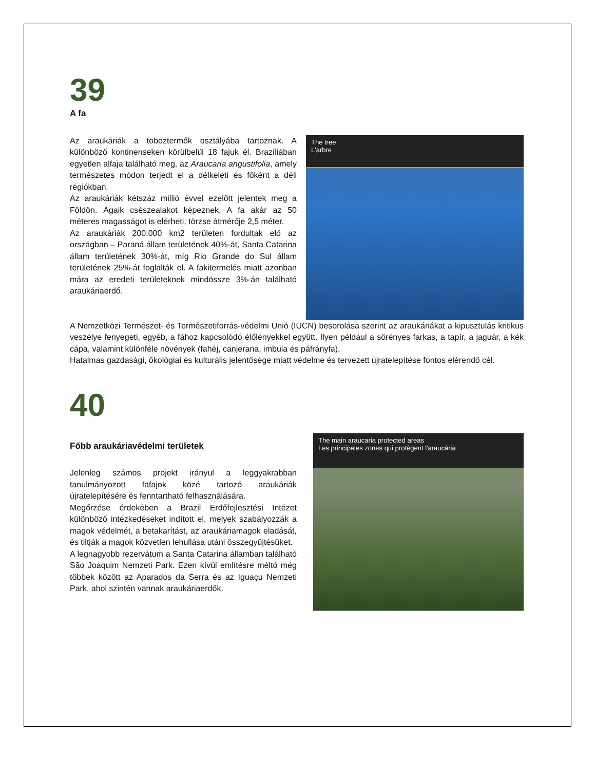39
A fa
Az araukáriák a toboztermők osztályába tartoznak. A különböző kontinenseken körülbelül 18 fajuk él. Brazíliában egyetlen alfaja található meg, az Araucaria angustifolia, amely természetes módon terjedt el a délkeleti és főként a déli régiókban.
Az araukáriák kétszáz millió évvel ezelőtt jelentek meg a Földön. Ágaik csészealakot képeznek. A fa akár az 50 méteres magasságot is elérheti, törzse átmérője 2,5 méter.
Az araukáriák 200.000 km2 területen fordultak elő az országban – Paraná állam területének 40%-át, Santa Catarina állam területének 30%-át, míg Rio Grande do Sul állam területének 25%-át foglalták el. A fakitermelés miatt azonban mára az eredeti területeknek mindössze 3%-án található araukáriaerdő.
The tree
L'arbre
A Nemzetközi Természet- és Természetiforrás-védelmi Unió (IUCN) besorolása szerint az araukáriákat a kipusztulás kritikus veszélye fenyegeti, egyéb, a fához kapcsolódó élőlényekkel együtt. Ilyen például a sörényes farkas, a tapír, a jaguár, a kék cápa, valamint különféle növények (fahéj, canjerana, imbuia és páfrányfa).
Hatalmas gazdasági, ökológiai és kulturális jelentősége miatt védelme és tervezett újratelepítése fontos elérendő cél.
40
Főbb araukáriavédelmi területek
Jelenleg számos projekt irányul a leggyakrabban tanulmányozott fafajok közé tartozó araukáriák újratelepítésére és fenntartható felhasználására.
Megőrzése érdekében a Brazil Erdőfejlesztési Intézet különböző intézkedéseket indított el, melyek szabályozzák a magok védelmét, a betakarítást, az araukáriamagok eladását, és tiltják a magok közvetlen lehullása utáni összegyűjtésüket.
A legnagyobb rezervátum a Santa Catarina államban található São Joaquim Nemzeti Park. Ezen kívül említésre méltó még többek között az Aparados da Serra és az Iguaçu Nemzeti Park, ahol szintén vannak araukáriaerdők.
The main araucaria protected areas
Les principales zones qui protègent l'araucária